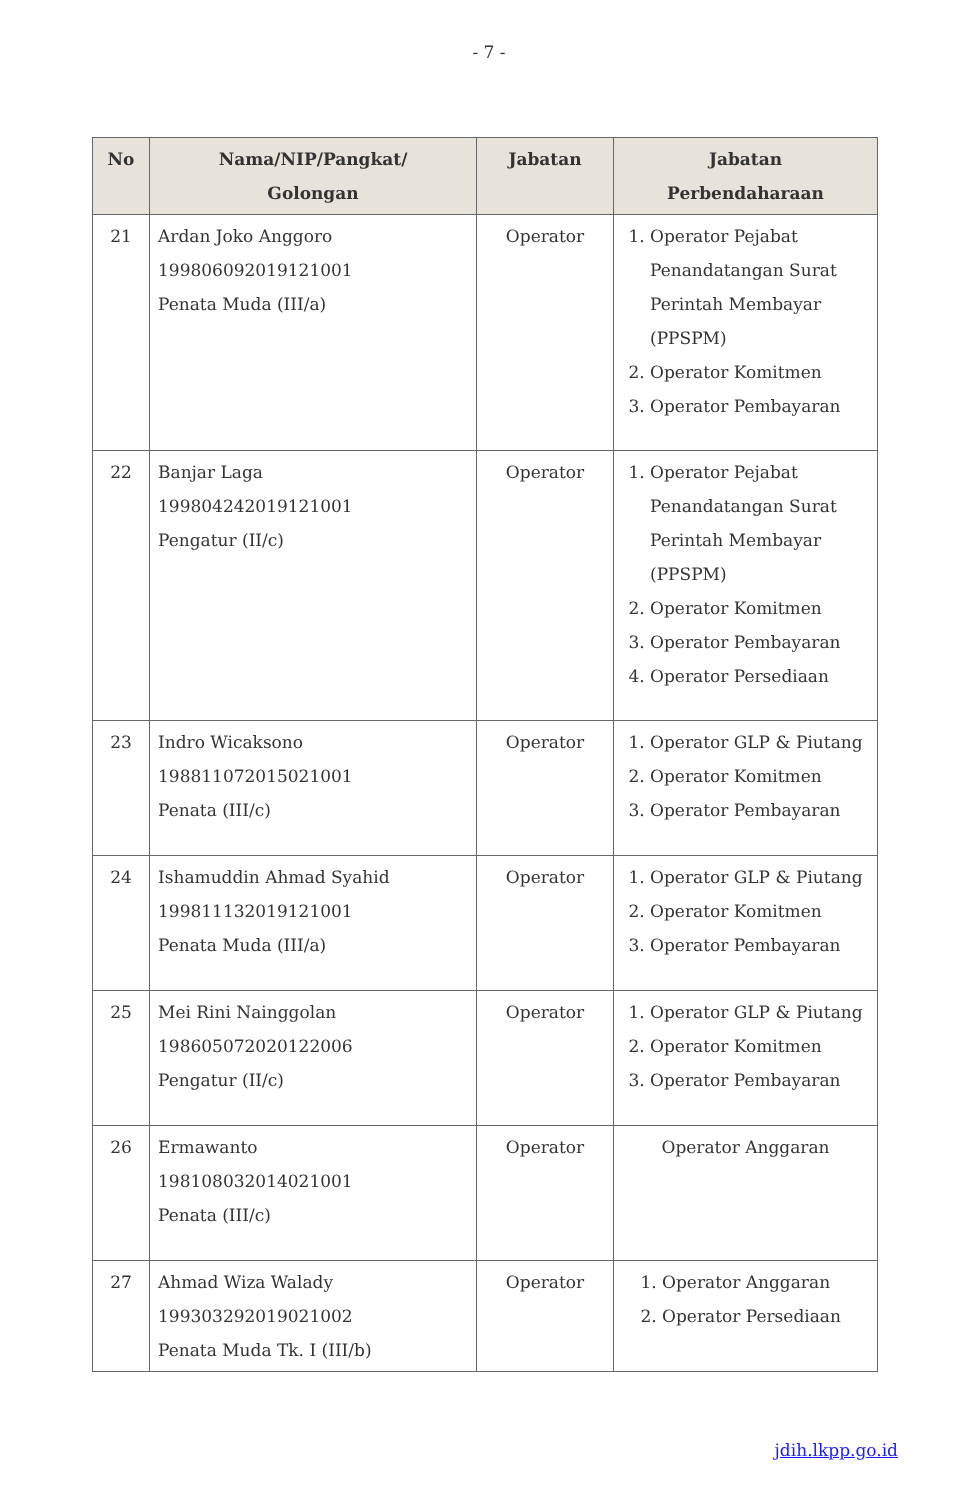- 7 -
| No | Nama/NIP/Pangkat/ Golongan | Jabatan | Jabatan Perbendaharaan |
| --- | --- | --- | --- |
| 21 | Ardan Joko Anggoro 199806092019121001 Penata Muda (III/a) | Operator | 1. Operator Pejabat Penandatangan Surat Perintah Membayar (PPSPM) 2. Operator Komitmen 3. Operator Pembayaran |
| 22 | Banjar Laga 199804242019121001 Pengatur (II/c) | Operator | 1. Operator Pejabat Penandatangan Surat Perintah Membayar (PPSPM) 2. Operator Komitmen 3. Operator Pembayaran 4. Operator Persediaan |
| 23 | Indro Wicaksono 198811072015021001 Penata (III/c) | Operator | 1. Operator GLP & Piutang 2. Operator Komitmen 3. Operator Pembayaran |
| 24 | Ishamuddin Ahmad Syahid 199811132019121001 Penata Muda (III/a) | Operator | 1. Operator GLP & Piutang 2. Operator Komitmen 3. Operator Pembayaran |
| 25 | Mei Rini Nainggolan 198605072020122006 Pengatur (II/c) | Operator | 1. Operator GLP & Piutang 2. Operator Komitmen 3. Operator Pembayaran |
| 26 | Ermawanto 198108032014021001 Penata (III/c) | Operator | Operator Anggaran |
| 27 | Ahmad Wiza Walady 199303292019021002 Penata Muda Tk. I (III/b) | Operator | 1. Operator Anggaran 2. Operator Persediaan |
jdih.lkpp.go.id